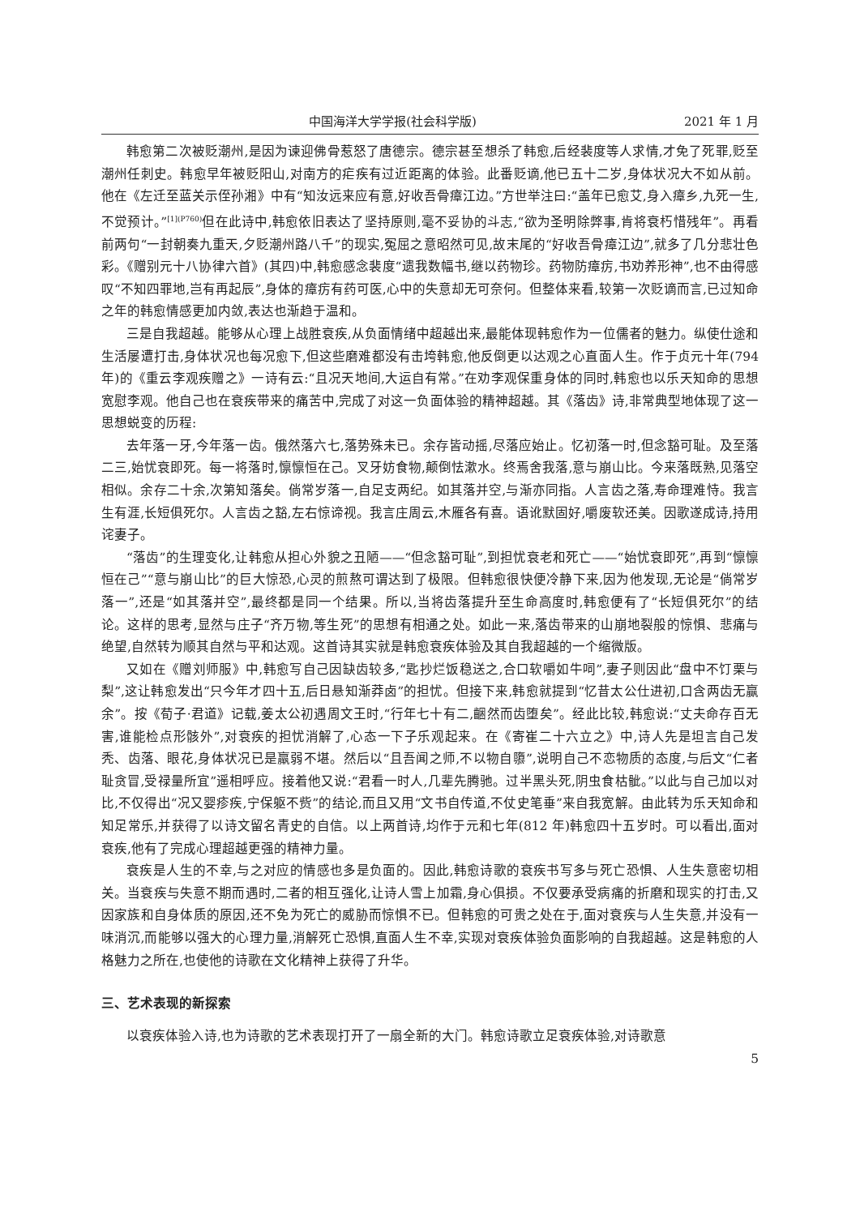中国海洋大学学报(社会科学版) 2021 年 1 月
韩愈第二次被贬潮州,是因为谏迎佛骨惹怒了唐德宗。德宗甚至想杀了韩愈,后经裴度等人求情,才免了死罪,贬至潮州任刺史。韩愈早年被贬阳山,对南方的疟疾有过近距离的体验。此番贬谪,他已五十二岁,身体状况大不如从前。他在《左迁至蓝关示侄孙湘》中有“知汝远来应有意,好收吾骨瘴江边。”方世举注曰:“盖年已愈艾,身入瘴乡,九死一生,不觉预计。”<sup>[1](P760)</sup>但在此诗中,韩愈依旧表达了坚持原则,毫不妥协的斗志,“欲为圣明除弊事,肯将衰朽惜残年”。再看前两句“一封朝奏九重天,夕贬潮州路八千”的现实,冤屈之意昭然可见,故末尾的“好收吾骨瘴江边”,就多了几分悲壮色彩。《赠别元十八协律六首》(其四)中,韩愈感念裴度“遗我数幅书,继以药物珍。药物防瘴疠,书劝养形神”,也不由得感叹“不知四罪地,岂有再起辰”,身体的瘴疠有药可医,心中的失意却无可奈何。但整体来看,较第一次贬谪而言,已过知命之年的韩愈情感更加内敛,表达也渐趋于温和。
三是自我超越。能够从心理上战胜衰疾,从负面情绪中超越出来,最能体现韩愈作为一位儒者的魅力。纵使仕途和生活屡遭打击,身体状况也每况愈下,但这些磨难都没有击垮韩愈,他反倒更以达观之心直面人生。作于贞元十年(794 年)的《重云李观疾赠之》一诗有云:“且况天地间,大运自有常。”在劝李观保重身体的同时,韩愈也以乐天知命的思想宽慰李观。他自己也在衰疾带来的痛苦中,完成了对这一负面体验的精神超越。其《落齿》诗,非常典型地体现了这一思想蜕变的历程:
去年落一牙,今年落一齿。俄然落六七,落势殊未已。余存皆动摇,尽落应始止。忆初落一时,但念豁可耻。及至落二三,始忧衰即死。每一将落时,懔懔恒在己。叉牙妨食物,颠倒怯漱水。终焉舍我落,意与崩山比。今来落既熟,见落空相似。余存二十余,次第知落矣。倘常岁落一,自足支两纪。如其落并空,与渐亦同指。人言齿之落,寿命理难恃。我言生有涯,长短俱死尔。人言齿之豁,左右惊谛视。我言庄周云,木雁各有喜。语讹默固好,嚼废软还美。因歌遂成诗,持用诧妻子。
“落齿”的生理变化,让韩愈从担心外貌之丑陋——“但念豁可耻”,到担忧衰老和死亡——“始忧衰即死”,再到“懔懔恒在己”“意与崩山比”的巨大惊恐,心灵的煎熬可谓达到了极限。但韩愈很快便冷静下来,因为他发现,无论是“倘常岁落一”,还是“如其落并空”,最终都是同一个结果。所以,当将齿落提升至生命高度时,韩愈便有了“长短俱死尔”的结论。这样的思考,显然与庄子“齐万物,等生死”的思想有相通之处。如此一来,落齿带来的山崩地裂般的惊惧、悲痛与绝望,自然转为顺其自然与平和达观。这首诗其实就是韩愈衰疾体验及其自我超越的一个缩微版。
又如在《赠刘师服》中,韩愈写自己因缺齿较多,“匙抄烂饭稳送之,合口软嚼如牛呞”,妻子则因此“盘中不饤栗与梨”,这让韩愈发出“只今年才四十五,后日悬知渐莽卤”的担忧。但接下来,韩愈就提到“忆昔太公仕进初,口含两齿无赢余”。按《荀子·君道》记载,姜太公初遇周文王时,“行年七十有二,齫然而齿堕矣”。经此比较,韩愈说:“丈夫命存百无害,谁能检点形骸外”,对衰疾的担忧消解了,心态一下子乐观起来。在《寄崔二十六立之》中,诗人先是坦言自己发秃、齿落、眼花,身体状况已是羸弱不堪。然后以“且吾闻之师,不以物自隳”,说明自己不恋物质的态度,与后文“仁者耻贪冒,受禄量所宜”遥相呼应。接着他又说:“君看一时人,几辈先腾驰。过半黑头死,阴虫食枯骴。”以此与自己加以对比,不仅得出“况又婴疹疾,宁保躯不赀”的结论,而且又用“文书自传道,不仗史笔垂”来自我宽解。由此转为乐天知命和知足常乐,并获得了以诗文留名青史的自信。以上两首诗,均作于元和七年(812 年)韩愈四十五岁时。可以看出,面对衰疾,他有了完成心理超越更强的精神力量。
衰疾是人生的不幸,与之对应的情感也多是负面的。因此,韩愈诗歌的衰疾书写多与死亡恐惧、人生失意密切相关。当衰疾与失意不期而遇时,二者的相互强化,让诗人雪上加霜,身心俱损。不仅要承受病痛的折磨和现实的打击,又因家族和自身体质的原因,还不免为死亡的威胁而惊惧不已。但韩愈的可贵之处在于,面对衰疾与人生失意,并没有一味消沉,而能够以强大的心理力量,消解死亡恐惧,直面人生不幸,实现对衰疾体验负面影响的自我超越。这是韩愈的人格魅力之所在,也使他的诗歌在文化精神上获得了升华。
三、艺术表现的新探索
以衰疾体验入诗,也为诗歌的艺术表现打开了一扇全新的大门。韩愈诗歌立足衰疾体验,对诗歌意
5